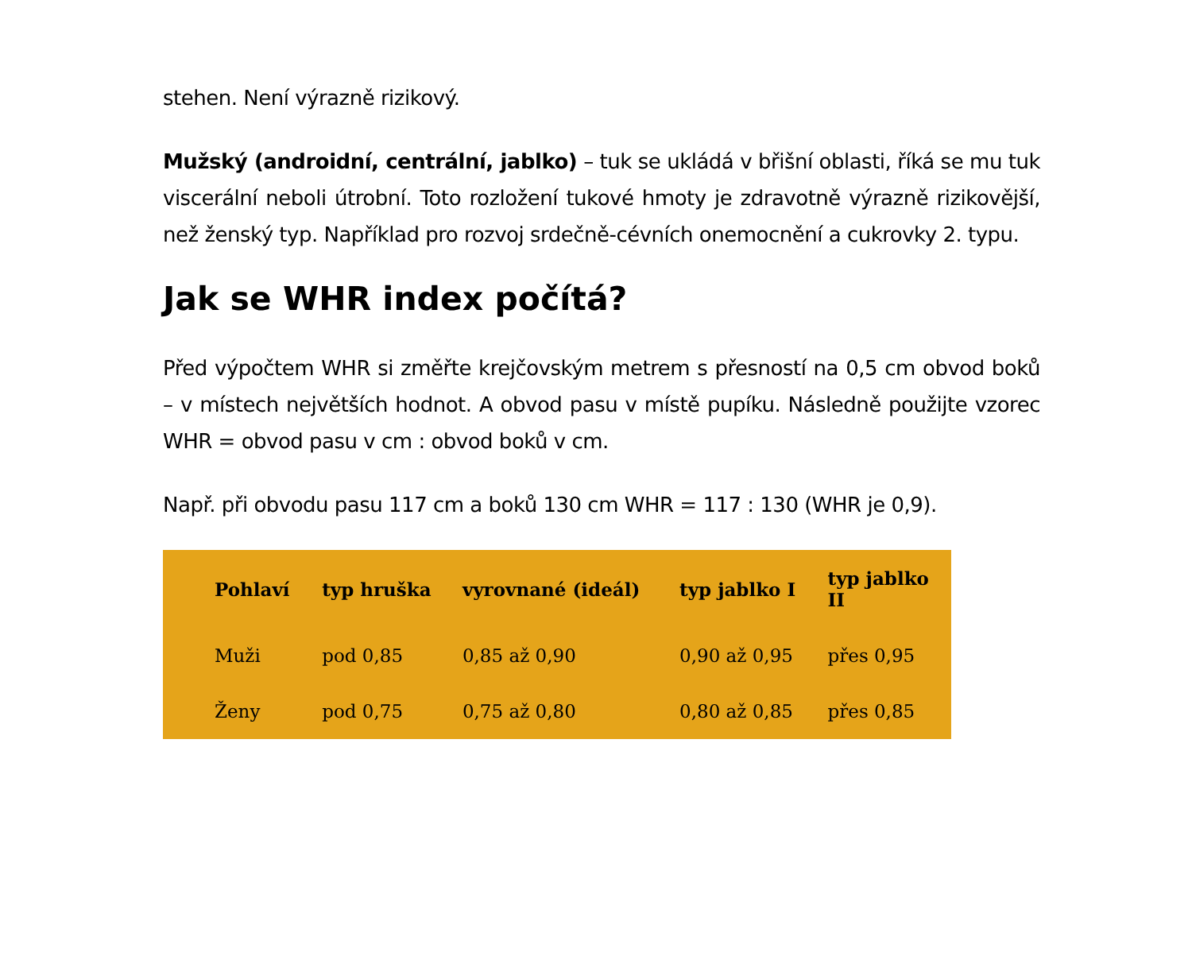stehen. Není výrazně rizikový.
Mužský (androidní, centrální, jablko) – tuk se ukládá v břišní oblasti, říká se mu tuk viscerální neboli útrobní. Toto rozložení tukové hmoty je zdravotně výrazně rizikovější, než ženský typ. Například pro rozvoj srdečně-cévních onemocnění a cukrovky 2. typu.
Jak se WHR index počítá?
Před výpočtem WHR si změřte krejčovským metrem s přesností na 0,5 cm obvod boků – v místech největších hodnot. A obvod pasu v místě pupíku. Následně použijte vzorec WHR = obvod pasu v cm : obvod boků v cm.
Např. při obvodu pasu 117 cm a boků 130 cm WHR = 117 : 130 (WHR je 0,9).
| Pohlaví | typ hruška | vyrovnané (ideál) | typ jablko I | typ jablko II |
| --- | --- | --- | --- | --- |
| Muži | pod 0,85 | 0,85 až 0,90 | 0,90 až 0,95 | přes 0,95 |
| Ženy | pod 0,75 | 0,75 až 0,80 | 0,80 až 0,85 | přes 0,85 |